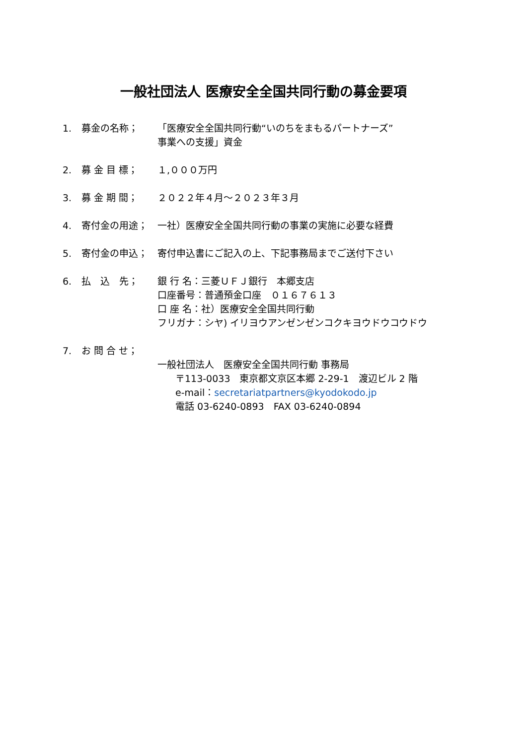一般社団法人 医療安全全国共同行動の募金要項
1. 募金の名称； 「医療安全全国共同行動“いのちをまもるパートナーズ”
事業への支援」資金
2. 募 金 目 標； １,０００万円
3. 募 金 期 間； ２０２２年４月～２０２３年３月
4. 寄付金の用途； 一社）医療安全全国共同行動の事業の実施に必要な経費
5. 寄付金の申込； 寄付申込書にご記入の上、下記事務局までご送付下さい
6. 払　込　先； 銀 行 名：三菱ＵＦＪ銀行　本郷支店
口座番号：普通預金口座　０１６７６１３
口 座 名：社）医療安全全国共同行動
フリガナ：シヤ) イリヨウアンゼンゼンコクキヨウドウコウドウ
7. お 問 合 せ；
一般社団法人　医療安全全国共同行動 事務局
〒113-0033　東京都文京区本郷 2-29-1　渡辺ビル 2 階
e-mail：secretariatpartners@kyodokodo.jp
電話 03-6240-0893　FAX 03-6240-0894